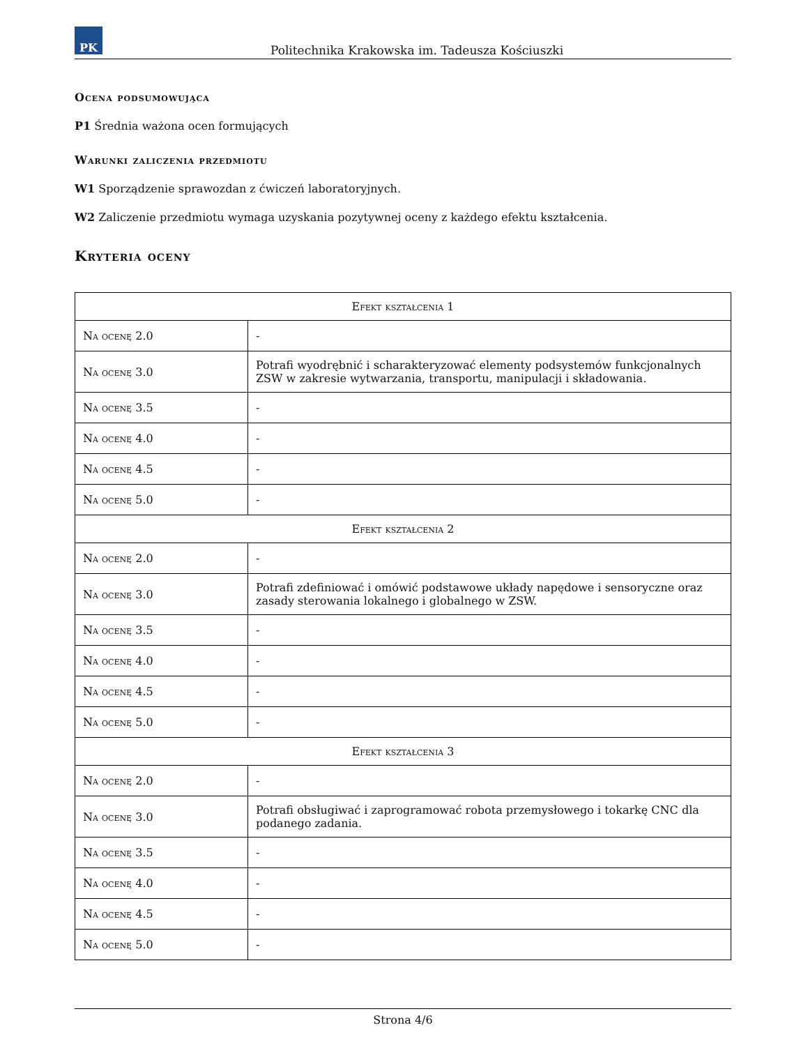PK
Politechnika Krakowska im. Tadeusza Kościuszki
Ocena podsumowująca
P1 Średnia ważona ocen formujących
Warunki zaliczenia przedmiotu
W1 Sporządzenie sprawozdan z ćwiczeń laboratoryjnych.
W2 Zaliczenie przedmiotu wymaga uzyskania pozytywnej oceny z każdego efektu kształcenia.
Kryteria oceny
| Efekt kształcenia 1 | |
| --- | --- |
| Na ocenę 2.0 | - |
| Na ocenę 3.0 | Potrafi wyodrębnić i scharakteryzować elementy podsystemów funkcjonalnych ZSW w zakresie wytwarzania, transportu, manipulacji i składowania. |
| Na ocenę 3.5 | - |
| Na ocenę 4.0 | - |
| Na ocenę 4.5 | - |
| Na ocenę 5.0 | - |
| Efekt kształcenia 2 | |
| Na ocenę 2.0 | - |
| Na ocenę 3.0 | Potrafi zdefiniować i omówić podstawowe układy napędowe i sensoryczne oraz zasady sterowania lokalnego i globalnego w ZSW. |
| Na ocenę 3.5 | - |
| Na ocenę 4.0 | - |
| Na ocenę 4.5 | - |
| Na ocenę 5.0 | - |
| Efekt kształcenia 3 | |
| Na ocenę 2.0 | - |
| Na ocenę 3.0 | Potrafi obsługiwać i zaprogramować robota przemysłowego i tokarkę CNC dla podanego zadania. |
| Na ocenę 3.5 | - |
| Na ocenę 4.0 | - |
| Na ocenę 4.5 | - |
| Na ocenę 5.0 | - |
Strona 4/6